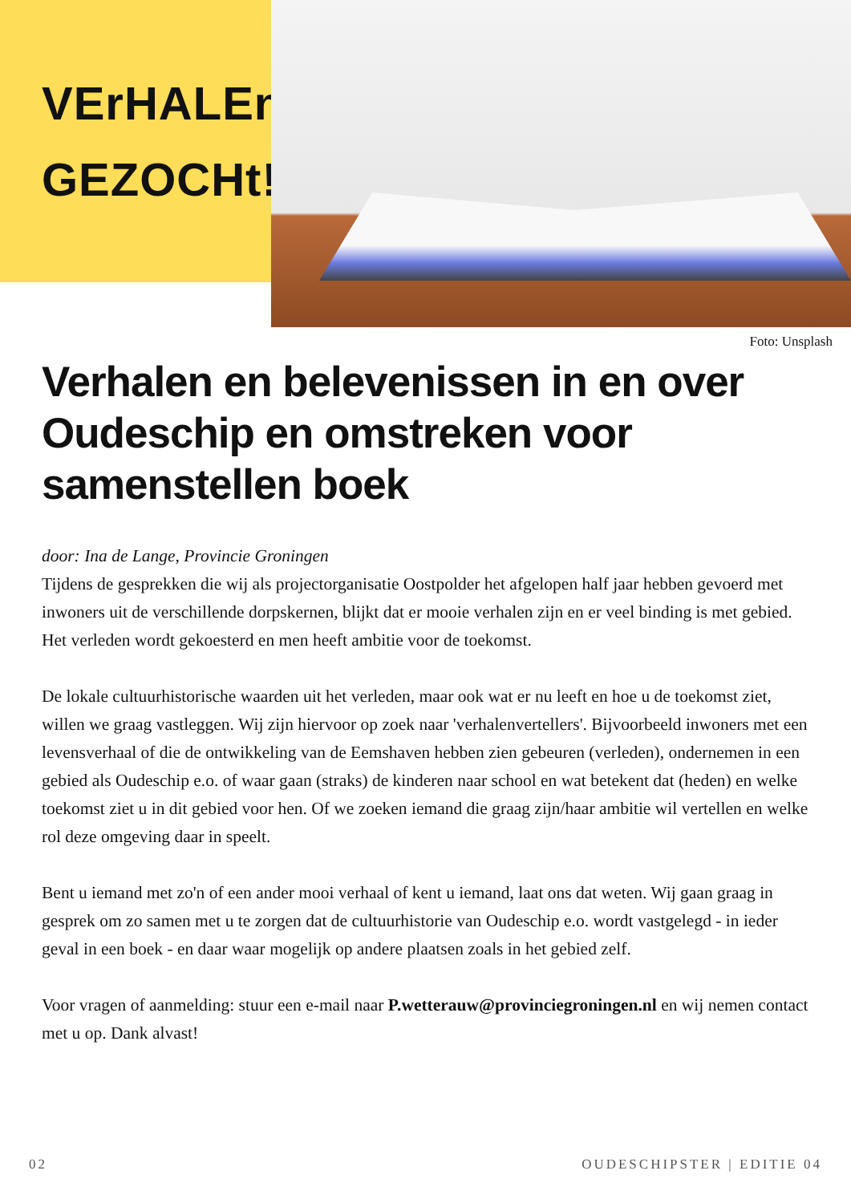VErHALEn
GEZOCHt!
Foto: Unsplash
Verhalen en belevenissen in en over Oudeschip en omstreken voor samenstellen boek
door: Ina de Lange, Provincie Groningen
Tijdens de gesprekken die wij als projectorganisatie Oostpolder het afgelopen half jaar hebben gevoerd met inwoners uit de verschillende dorpskernen, blijkt dat er mooie verhalen zijn en er veel binding is met gebied. Het verleden wordt gekoesterd en men heeft ambitie voor de toekomst.
De lokale cultuurhistorische waarden uit het verleden, maar ook wat er nu leeft en hoe u de toekomst ziet, willen we graag vastleggen. Wij zijn hiervoor op zoek naar 'verhalenvertellers'. Bijvoorbeeld inwoners met een levensverhaal of die de ontwikkeling van de Eemshaven hebben zien gebeuren (verleden), ondernemen in een gebied als Oudeschip e.o. of waar gaan (straks) de kinderen naar school en wat betekent dat (heden) en welke toekomst ziet u in dit gebied voor hen. Of we zoeken iemand die graag zijn/haar ambitie wil vertellen en welke rol deze omgeving daar in speelt.
Bent u iemand met zo'n of een ander mooi verhaal of kent u iemand, laat ons dat weten. Wij gaan graag in gesprek om zo samen met u te zorgen dat de cultuurhistorie van Oudeschip e.o. wordt vastgelegd - in ieder geval in een boek - en daar waar mogelijk op andere plaatsen zoals in het gebied zelf.
Voor vragen of aanmelding: stuur een e-mail naar P.wetterauw@provinciegroningen.nl en wij nemen contact met u op. Dank alvast!
02 OUDESCHIPSTER | EDITIE 04